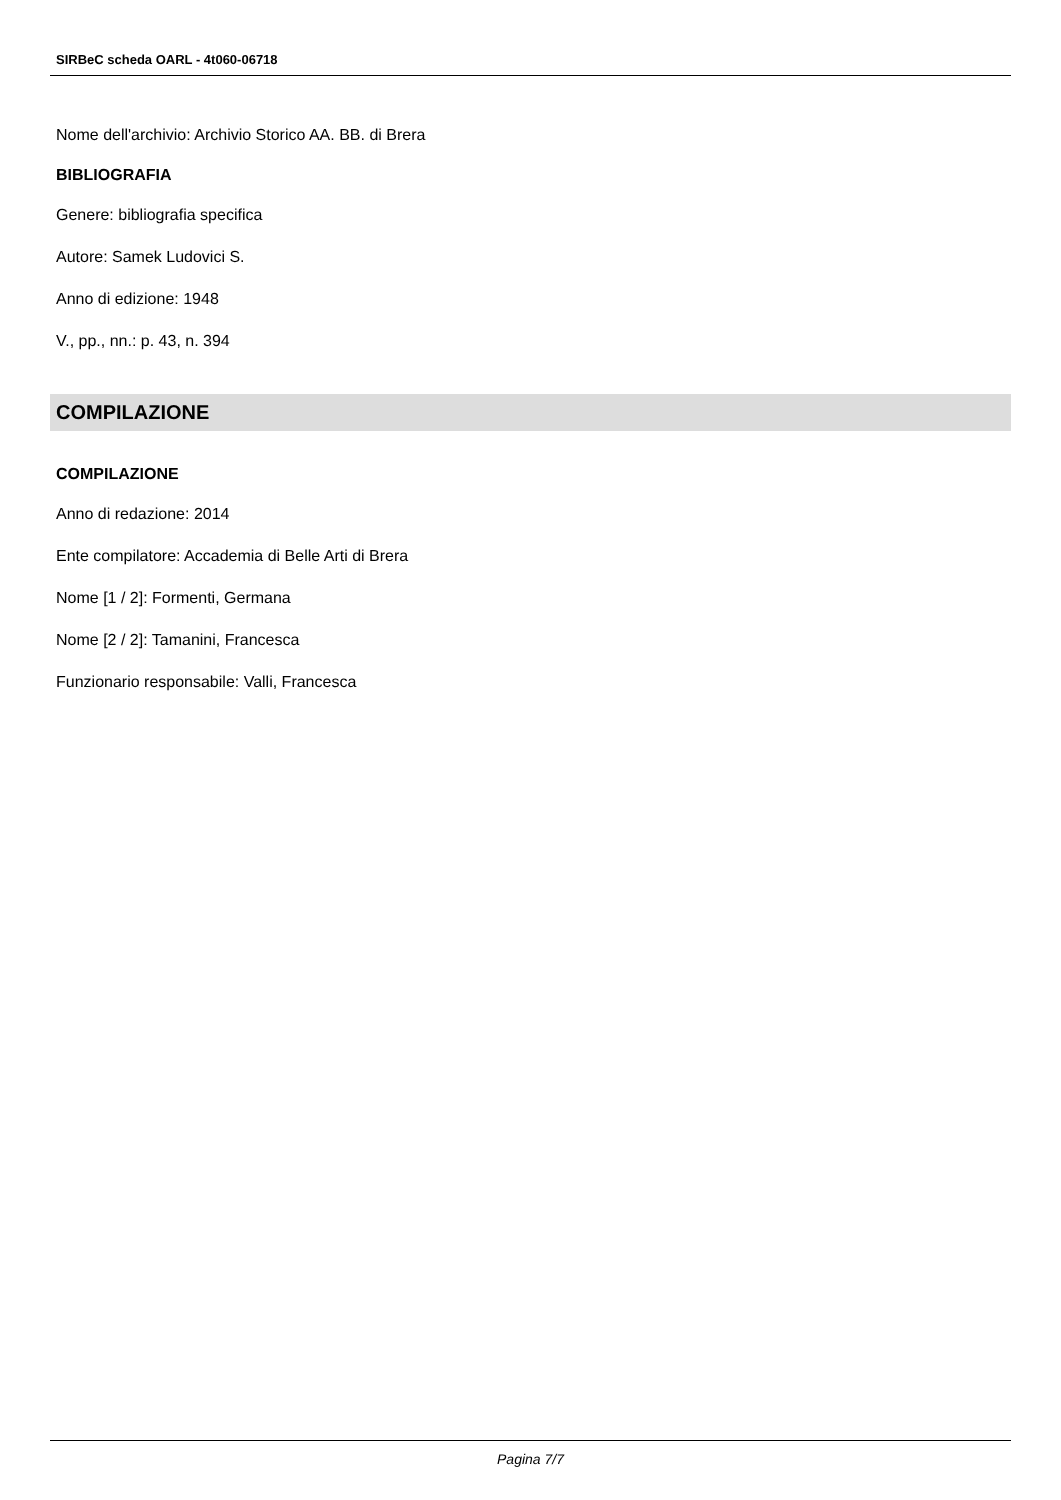SIRBeC scheda OARL - 4t060-06718
Nome dell'archivio: Archivio Storico AA. BB. di Brera
BIBLIOGRAFIA
Genere: bibliografia specifica
Autore: Samek Ludovici S.
Anno di edizione: 1948
V., pp., nn.: p. 43, n. 394
COMPILAZIONE
COMPILAZIONE
Anno di redazione: 2014
Ente compilatore: Accademia di Belle Arti di Brera
Nome [1 / 2]: Formenti, Germana
Nome [2 / 2]: Tamanini, Francesca
Funzionario responsabile: Valli, Francesca
Pagina 7/7